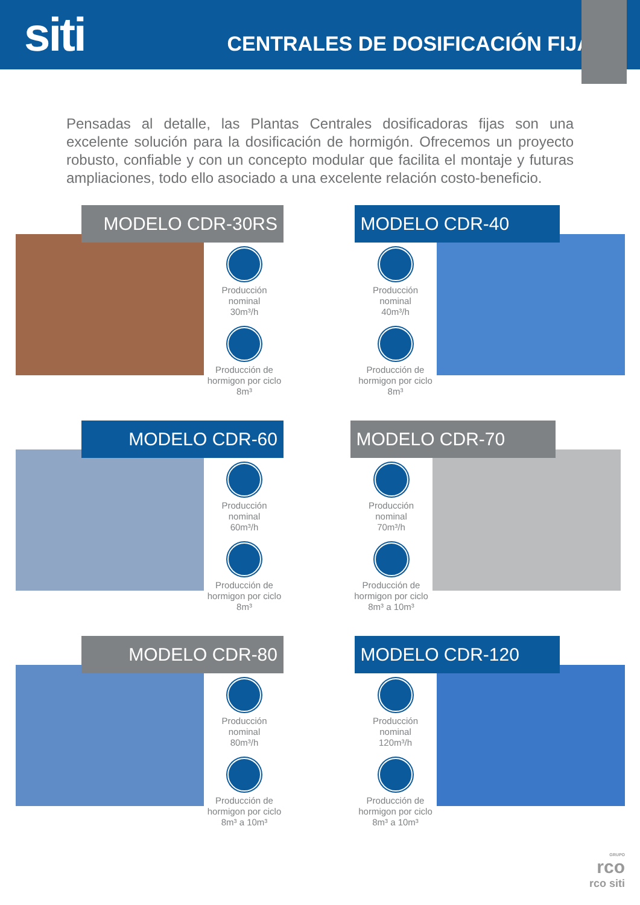siti
CENTRALES DE DOSIFICACIÓN FIJA
Pensadas al detalle, las Plantas Centrales dosificadoras fijas son una excelente solución para la dosificación de hormigón. Ofrecemos un proyecto robusto, confiable y con un concepto modular que facilita el montaje y futuras ampliaciones, todo ello asociado a una excelente relación costo-beneficio.
MODELO CDR-30RS
Producción
nominal
30m³/h
Producción de
hormigon por ciclo
8m³
MODELO CDR-40
Producción
nominal
40m³/h
Producción de
hormigon por ciclo
8m³
MODELO CDR-60
Producción
nominal
60m³/h
Producción de
hormigon por ciclo
8m³
MODELO CDR-70
Producción
nominal
70m³/h
Producción de
hormigon por ciclo
8m³ a 10m³
MODELO CDR-80
Producción
nominal
80m³/h
Producción de
hormigon por ciclo
8m³ a 10m³
MODELO CDR-120
Producción
nominal
120m³/h
Producción de
hormigon por ciclo
8m³ a 10m³
GRUPO
rco
rco siti